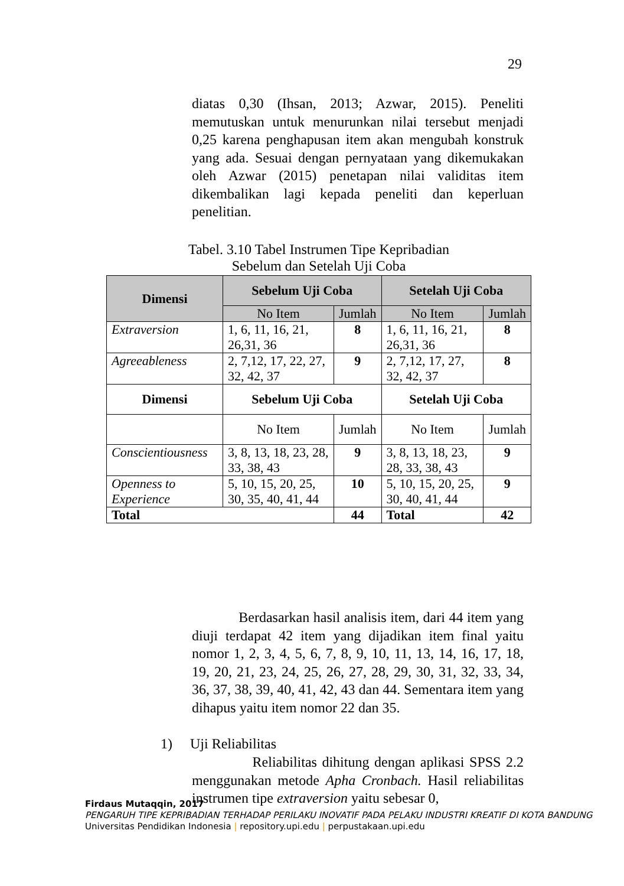29
diatas 0,30 (Ihsan, 2013; Azwar, 2015). Peneliti memutuskan untuk menurunkan nilai tersebut menjadi 0,25 karena penghapusan item akan mengubah konstruk yang ada. Sesuai dengan pernyataan yang dikemukakan oleh Azwar (2015) penetapan nilai validitas item dikembalikan lagi kepada peneliti dan keperluan penelitian.
Tabel. 3.10 Tabel Instrumen Tipe Kepribadian
Sebelum dan Setelah Uji Coba
| Dimensi | Sebelum Uji Coba | | Setelah Uji Coba | |
| --- | --- | --- | --- | --- |
| | No Item | Jumlah | No Item | Jumlah |
| Extraversion | 1, 6, 11, 16, 21, 26,31, 36 | 8 | 1, 6, 11, 16, 21, 26,31, 36 | 8 |
| Agreeableness | 2, 7,12, 17, 22, 27, 32, 42, 37 | 9 | 2, 7,12, 17, 27, 32, 42, 37 | 8 |
| Dimensi | Sebelum Uji Coba | | Setelah Uji Coba | |
| | No Item | Jumlah | No Item | Jumlah |
| Conscientiousness | 3, 8, 13, 18, 23, 28, 33, 38, 43 | 9 | 3, 8, 13, 18, 23, 28, 33, 38, 43 | 9 |
| Openness to Experience | 5, 10, 15, 20, 25, 30, 35, 40, 41, 44 | 10 | 5, 10, 15, 20, 25, 30, 40, 41, 44 | 9 |
| Total | | 44 | Total | 42 |
Berdasarkan hasil analisis item, dari 44 item yang diuji terdapat 42 item yang dijadikan item final yaitu nomor 1, 2, 3, 4, 5, 6, 7, 8, 9, 10, 11, 13, 14, 16, 17, 18, 19, 20, 21, 23, 24, 25, 26, 27, 28, 29, 30, 31, 32, 33, 34, 36, 37, 38, 39, 40, 41, 42, 43 dan 44. Sementara item yang dihapus yaitu item nomor 22 dan 35.
1) Uji Reliabilitas
Reliabilitas dihitung dengan aplikasi SPSS 2.2 menggunakan metode Apha Cronbach. Hasil reliabilitas instrumen tipe extraversion yaitu sebesar 0,
Firdaus Mutaqqin, 2017
PENGARUH TIPE KEPRIBADIAN TERHADAP PERILAKU INOVATIF PADA PELAKU INDUSTRI KREATIF DI KOTA BANDUNG
Universitas Pendidikan Indonesia | repository.upi.edu | perpustakaan.upi.edu